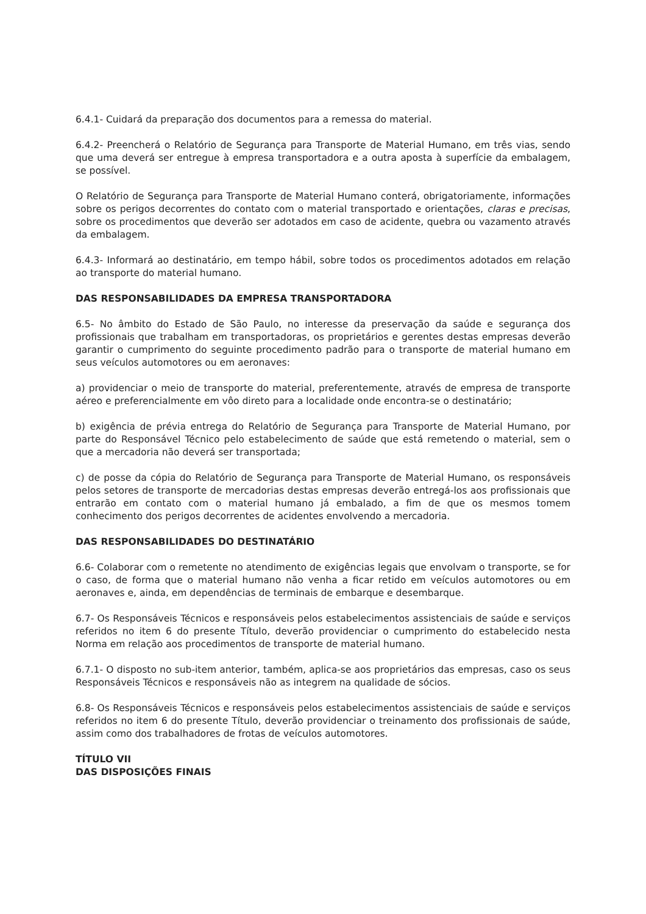6.4.1- Cuidará da preparação dos documentos para a remessa do material.
6.4.2- Preencherá o Relatório de Segurança para Transporte de Material Humano, em três vias, sendo que uma deverá ser entregue à empresa transportadora e a outra aposta à superfície da embalagem, se possível.
O Relatório de Segurança para Transporte de Material Humano conterá, obrigatoriamente, informações sobre os perigos decorrentes do contato com o material transportado e orientações, claras e precisas, sobre os procedimentos que deverão ser adotados em caso de acidente, quebra ou vazamento através da embalagem.
6.4.3- Informará ao destinatário, em tempo hábil, sobre todos os procedimentos adotados em relação ao transporte do material humano.
DAS RESPONSABILIDADES DA EMPRESA TRANSPORTADORA
6.5- No âmbito do Estado de São Paulo, no interesse da preservação da saúde e segurança dos profissionais que trabalham em transportadoras, os proprietários e gerentes destas empresas deverão garantir o cumprimento do seguinte procedimento padrão para o transporte de material humano em seus veículos automotores ou em aeronaves:
a) providenciar o meio de transporte do material, preferentemente, através de empresa de transporte aéreo e preferencialmente em vôo direto para a localidade onde encontra-se o destinatário;
b) exigência de prévia entrega do Relatório de Segurança para Transporte de Material Humano, por parte do Responsável Técnico pelo estabelecimento de saúde que está remetendo o material, sem o que a mercadoria não deverá ser transportada;
c) de posse da cópia do Relatório de Segurança para Transporte de Material Humano, os responsáveis pelos setores de transporte de mercadorias destas empresas deverão entregá-los aos profissionais que entrarão em contato com o material humano já embalado, a fim de que os mesmos tomem conhecimento dos perigos decorrentes de acidentes envolvendo a mercadoria.
DAS RESPONSABILIDADES DO DESTINATÁRIO
6.6- Colaborar com o remetente no atendimento de exigências legais que envolvam o transporte, se for o caso, de forma que o material humano não venha a ficar retido em veículos automotores ou em aeronaves e, ainda, em dependências de terminais de embarque e desembarque.
6.7- Os Responsáveis Técnicos e responsáveis pelos estabelecimentos assistenciais de saúde e serviços referidos no item 6 do presente Título, deverão providenciar o cumprimento do estabelecido nesta Norma em relação aos procedimentos de transporte de material humano.
6.7.1- O disposto no sub-item anterior, também, aplica-se aos proprietários das empresas, caso os seus Responsáveis Técnicos e responsáveis não as integrem na qualidade de sócios.
6.8- Os Responsáveis Técnicos e responsáveis pelos estabelecimentos assistenciais de saúde e serviços referidos no item 6 do presente Título, deverão providenciar o treinamento dos profissionais de saúde, assim como dos trabalhadores de frotas de veículos automotores.
TÍTULO VII
DAS DISPOSIÇÕES FINAIS